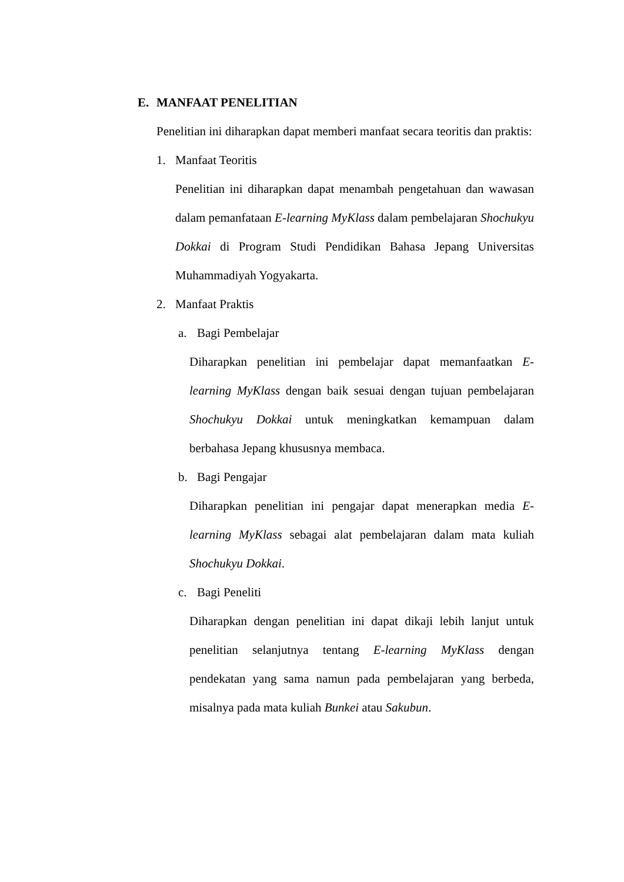E. MANFAAT PENELITIAN
Penelitian ini diharapkan dapat memberi manfaat secara teoritis dan praktis:
1. Manfaat Teoritis
Penelitian ini diharapkan dapat menambah pengetahuan dan wawasan dalam pemanfataan E-learning MyKlass dalam pembelajaran Shochukyu Dokkai di Program Studi Pendidikan Bahasa Jepang Universitas Muhammadiyah Yogyakarta.
2. Manfaat Praktis
a. Bagi Pembelajar
Diharapkan penelitian ini pembelajar dapat memanfaatkan E-learning MyKlass dengan baik sesuai dengan tujuan pembelajaran Shochukyu Dokkai untuk meningkatkan kemampuan dalam berbahasa Jepang khususnya membaca.
b. Bagi Pengajar
Diharapkan penelitian ini pengajar dapat menerapkan media E-learning MyKlass sebagai alat pembelajaran dalam mata kuliah Shochukyu Dokkai.
c. Bagi Peneliti
Diharapkan dengan penelitian ini dapat dikaji lebih lanjut untuk penelitian selanjutnya tentang E-learning MyKlass dengan pendekatan yang sama namun pada pembelajaran yang berbeda, misalnya pada mata kuliah Bunkei atau Sakubun.